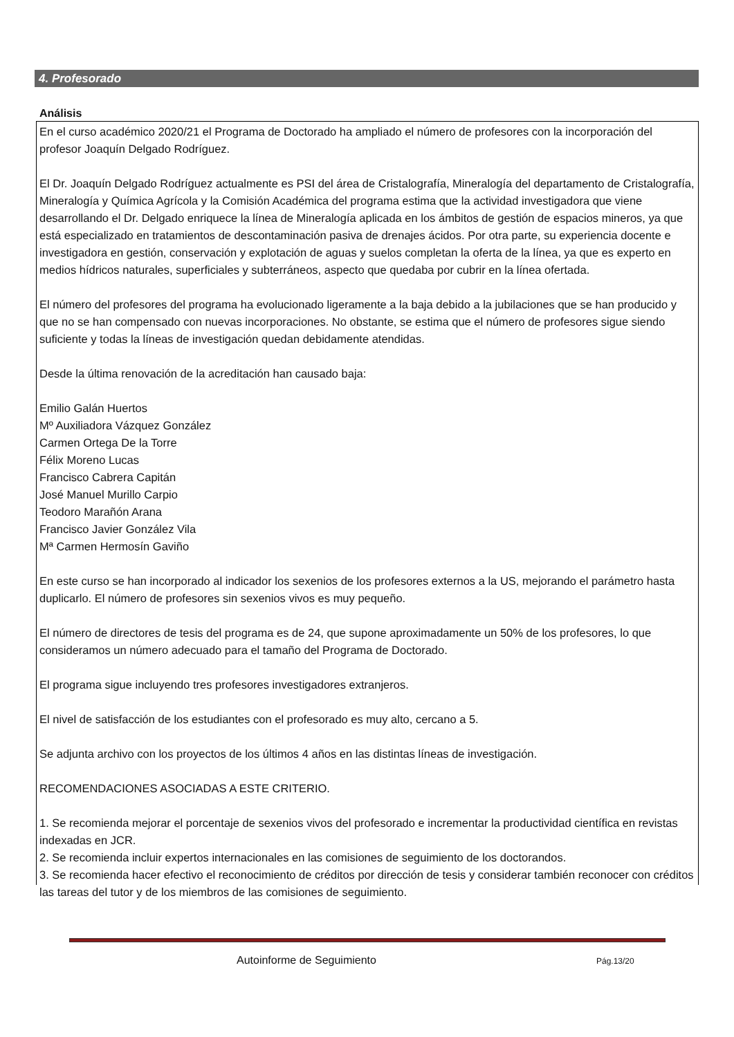4. Profesorado
Análisis
En el curso académico 2020/21 el Programa de Doctorado ha ampliado el número de profesores con la incorporación del profesor Joaquín Delgado Rodríguez.
El Dr. Joaquín Delgado Rodríguez actualmente es PSI del área de Cristalografía, Mineralogía del departamento de Cristalografía, Mineralogía y Química Agrícola y la Comisión Académica del programa estima que la actividad investigadora que viene desarrollando el Dr. Delgado enriquece la línea de Mineralogía aplicada en los ámbitos de gestión de espacios mineros, ya que está especializado en tratamientos de descontaminación pasiva de drenajes ácidos. Por otra parte, su experiencia docente e investigadora en gestión, conservación y explotación de aguas y suelos completan la oferta de la línea, ya que es experto en medios hídricos naturales, superficiales y subterráneos, aspecto que quedaba por cubrir en la línea ofertada.
El número del profesores del programa ha evolucionado ligeramente a la baja debido a la jubilaciones que se han producido y que no se han compensado con nuevas incorporaciones. No obstante, se estima que el número de profesores sigue siendo suficiente y todas la líneas de investigación quedan debidamente atendidas.
Desde la última renovación de la acreditación han causado baja:
Emilio Galán Huertos
Mº Auxiliadora Vázquez González
Carmen Ortega De la Torre
Félix Moreno Lucas
Francisco Cabrera Capitán
José Manuel Murillo Carpio
Teodoro Marañón Arana
Francisco Javier González Vila
Mª Carmen Hermosín Gaviño
En este curso se han incorporado al indicador los sexenios de los profesores externos a la US, mejorando el parámetro hasta duplicarlo. El número de profesores sin sexenios vivos es muy pequeño.
El número de directores de tesis del programa es de 24, que supone aproximadamente un 50% de los profesores, lo que consideramos un número adecuado para el tamaño del Programa de Doctorado.
El programa sigue incluyendo tres profesores investigadores extranjeros.
El nivel de satisfacción de los estudiantes con el profesorado es muy alto, cercano a 5.
Se adjunta archivo con los proyectos de los últimos 4 años en las distintas líneas de investigación.
RECOMENDACIONES ASOCIADAS A ESTE CRITERIO.
1. Se recomienda mejorar el porcentaje de sexenios vivos del profesorado e incrementar la productividad científica en revistas indexadas en JCR.
2. Se recomienda incluir expertos internacionales en las comisiones de seguimiento de los doctorandos.
3. Se recomienda hacer efectivo el reconocimiento de créditos por dirección de tesis y considerar también reconocer con créditos las tareas del tutor y de los miembros de las comisiones de seguimiento.
Autoinforme de Seguimiento Pág.13/20